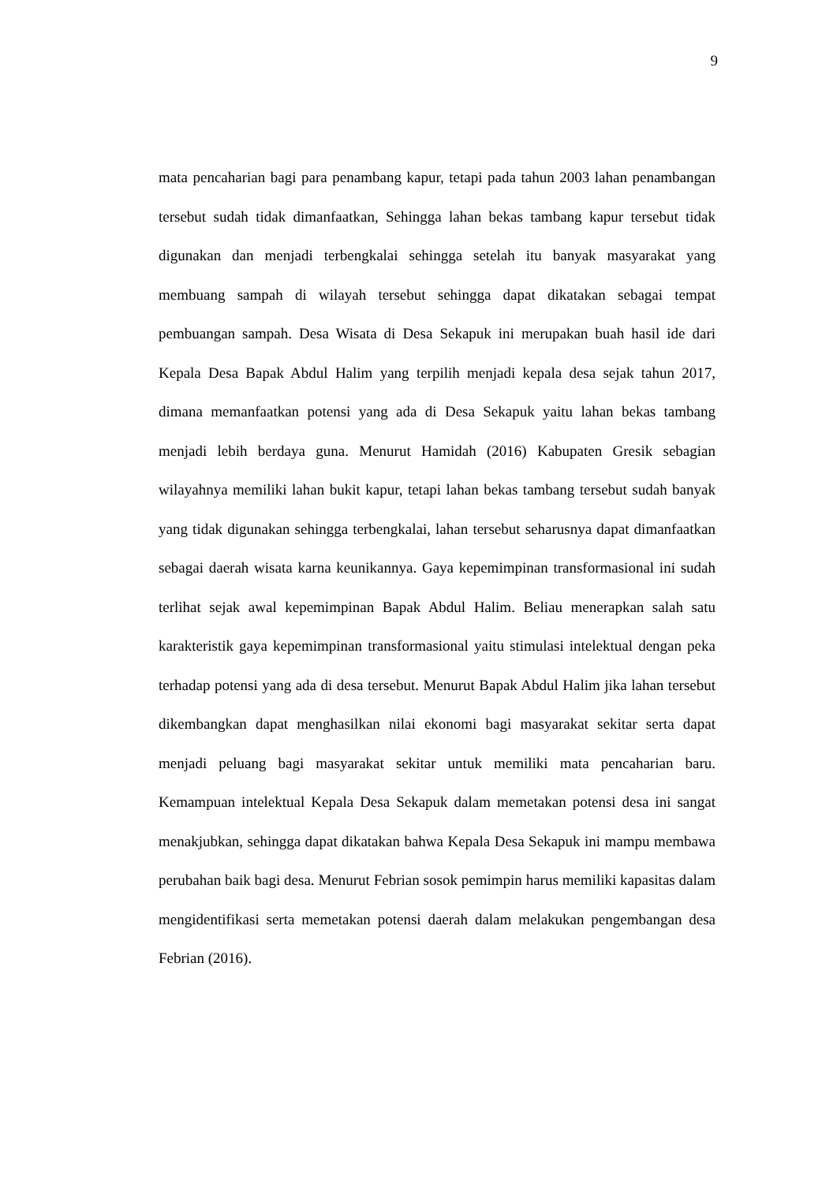9
mata pencaharian bagi para penambang kapur, tetapi pada tahun 2003 lahan penambangan tersebut sudah tidak dimanfaatkan, Sehingga lahan bekas tambang kapur tersebut tidak digunakan dan menjadi terbengkalai sehingga setelah itu banyak masyarakat yang membuang sampah di wilayah tersebut sehingga dapat dikatakan sebagai tempat pembuangan sampah. Desa Wisata di Desa Sekapuk ini merupakan buah hasil ide dari Kepala Desa Bapak Abdul Halim yang terpilih menjadi kepala desa sejak tahun 2017, dimana memanfaatkan potensi yang ada di Desa Sekapuk yaitu lahan bekas tambang menjadi lebih berdaya guna. Menurut Hamidah (2016) Kabupaten Gresik sebagian wilayahnya memiliki lahan bukit kapur, tetapi lahan bekas tambang tersebut sudah banyak yang tidak digunakan sehingga terbengkalai, lahan tersebut seharusnya dapat dimanfaatkan sebagai daerah wisata karna keunikannya. Gaya kepemimpinan transformasional ini sudah terlihat sejak awal kepemimpinan Bapak Abdul Halim. Beliau menerapkan salah satu karakteristik gaya kepemimpinan transformasional yaitu stimulasi intelektual dengan peka terhadap potensi yang ada di desa tersebut. Menurut Bapak Abdul Halim jika lahan tersebut dikembangkan dapat menghasilkan nilai ekonomi bagi masyarakat sekitar serta dapat menjadi peluang bagi masyarakat sekitar untuk memiliki mata pencaharian baru. Kemampuan intelektual Kepala Desa Sekapuk dalam memetakan potensi desa ini sangat menakjubkan, sehingga dapat dikatakan bahwa Kepala Desa Sekapuk ini mampu membawa perubahan baik bagi desa. Menurut Febrian sosok pemimpin harus memiliki kapasitas dalam mengidentifikasi serta memetakan potensi daerah dalam melakukan pengembangan desa Febrian (2016).